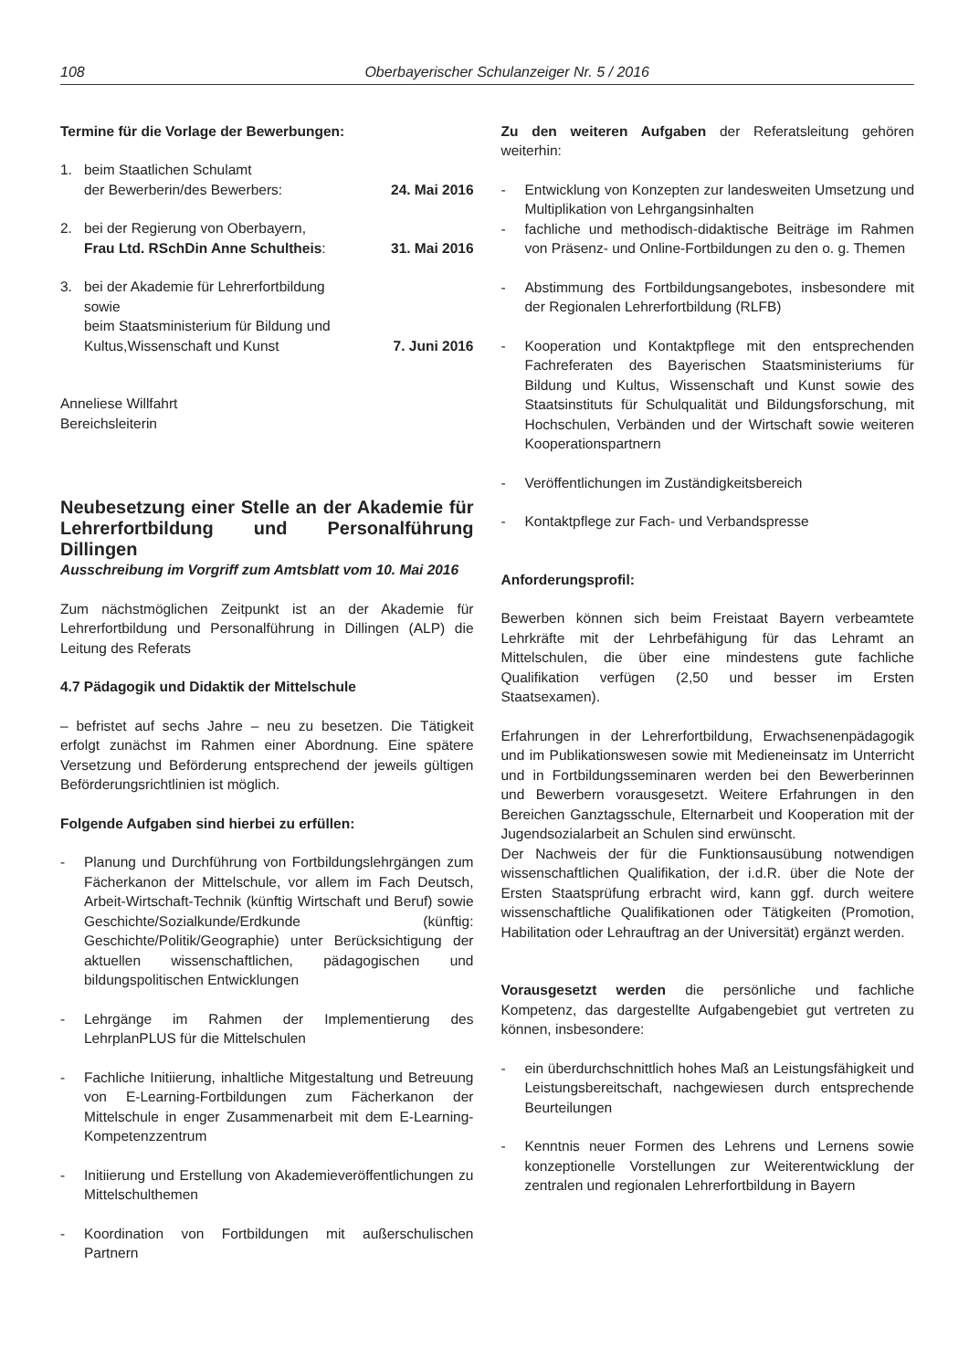108 Oberbayerischer Schulanzeiger Nr. 5 / 2016
Termine für die Vorlage der Bewerbungen:
1. beim Staatlichen Schulamt
der Bewerberin/des Bewerbers: 24. Mai 2016
2. bei der Regierung von Oberbayern,
Frau Ltd. RSchDin Anne Schultheis: 31. Mai 2016
3. bei der Akademie für Lehrerfortbildung
sowie
beim Staatsministerium für Bildung und
Kultus,Wissenschaft und Kunst 7. Juni 2016
Anneliese Willfahrt
Bereichsleiterin
Neubesetzung einer Stelle an der Akademie für Lehrerfortbildung und Personalführung Dillingen
Ausschreibung im Vorgriff zum Amtsblatt vom 10. Mai 2016
Zum nächstmöglichen Zeitpunkt ist an der Akademie für Lehrerfortbildung und Personalführung in Dillingen (ALP) die Leitung des Referats
4.7 Pädagogik und Didaktik der Mittelschule
– befristet auf sechs Jahre – neu zu besetzen. Die Tätigkeit erfolgt zunächst im Rahmen einer Abordnung. Eine spätere Versetzung und Beförderung entsprechend der jeweils gültigen Beförderungsrichtlinien ist möglich.
Folgende Aufgaben sind hierbei zu erfüllen:
- Planung und Durchführung von Fortbildungslehrgängen zum Fächerkanon der Mittelschule, vor allem im Fach Deutsch, Arbeit-Wirtschaft-Technik (künftig Wirtschaft und Beruf) sowie Geschichte/Sozialkunde/Erdkunde (künftig: Geschichte/Politik/Geographie) unter Berücksichtigung der aktuellen wissenschaftlichen, pädagogischen und bildungspolitischen Entwicklungen
- Lehrgänge im Rahmen der Implementierung des LehrplanPLUS für die Mittelschulen
- Fachliche Initiierung, inhaltliche Mitgestaltung und Betreuung von E-Learning-Fortbildungen zum Fächerkanon der Mittelschule in enger Zusammenarbeit mit dem E-Learning-Kompetenzzentrum
- Initiierung und Erstellung von Akademieveröffentlichungen zu Mittelschulthemen
- Koordination von Fortbildungen mit außerschulischen Partnern
Zu den weiteren Aufgaben der Referatsleitung gehören weiterhin:
- Entwicklung von Konzepten zur landesweiten Umsetzung und Multiplikation von Lehrgangsinhalten
- fachliche und methodisch-didaktische Beiträge im Rahmen von Präsenz- und Online-Fortbildungen zu den o. g. Themen
- Abstimmung des Fortbildungsangebotes, insbesondere mit der Regionalen Lehrerfortbildung (RLFB)
- Kooperation und Kontaktpflege mit den entsprechenden Fachreferaten des Bayerischen Staatsministeriums für Bildung und Kultus, Wissenschaft und Kunst sowie des Staatsinstituts für Schulqualität und Bildungsforschung, mit Hochschulen, Verbänden und der Wirtschaft sowie weiteren Kooperationspartnern
- Veröffentlichungen im Zuständigkeitsbereich
- Kontaktpflege zur Fach- und Verbandspresse
Anforderungsprofil:
Bewerben können sich beim Freistaat Bayern verbeamtete Lehrkräfte mit der Lehrbefähigung für das Lehramt an Mittelschulen, die über eine mindestens gute fachliche Qualifikation verfügen (2,50 und besser im Ersten Staatsexamen).
Erfahrungen in der Lehrerfortbildung, Erwachsenenpädagogik und im Publikationswesen sowie mit Medieneinsatz im Unterricht und in Fortbildungsseminaren werden bei den Bewerberinnen und Bewerbern vorausgesetzt. Weitere Erfahrungen in den Bereichen Ganztagsschule, Elternarbeit und Kooperation mit der Jugendsozialarbeit an Schulen sind erwünscht.
Der Nachweis der für die Funktionsausübung notwendigen wissenschaftlichen Qualifikation, der i.d.R. über die Note der Ersten Staatsprüfung erbracht wird, kann ggf. durch weitere wissenschaftliche Qualifikationen oder Tätigkeiten (Promotion, Habilitation oder Lehrauftrag an der Universität) ergänzt werden.
Vorausgesetzt werden die persönliche und fachliche Kompetenz, das dargestellte Aufgabengebiet gut vertreten zu können, insbesondere:
- ein überdurchschnittlich hohes Maß an Leistungsfähigkeit und Leistungsbereitschaft, nachgewiesen durch entsprechende Beurteilungen
- Kenntnis neuer Formen des Lehrens und Lernens sowie konzeptionelle Vorstellungen zur Weiterentwicklung der zentralen und regionalen Lehrerfortbildung in Bayern